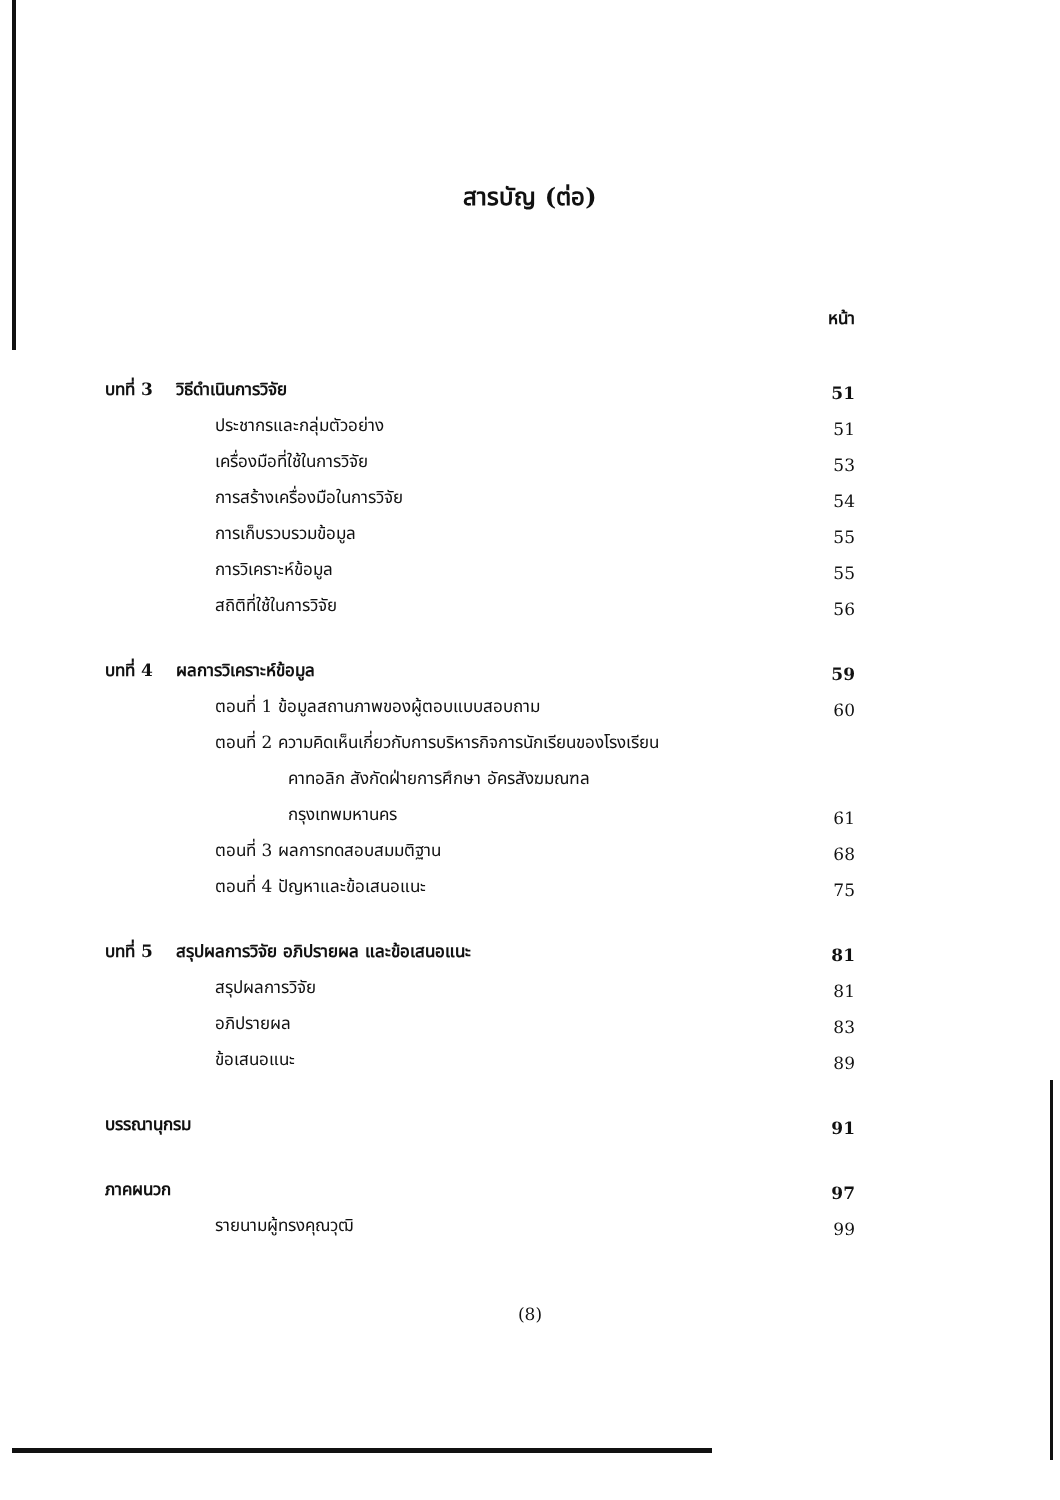สารบัญ (ต่อ)
หน้า
| บทที่ 3 วิธีดำเนินการวิจัย | 51 |
| ประชากรและกลุ่มตัวอย่าง | 51 |
| เครื่องมือที่ใช้ในการวิจัย | 53 |
| การสร้างเครื่องมือในการวิจัย | 54 |
| การเก็บรวบรวมข้อมูล | 55 |
| การวิเคราะห์ข้อมูล | 55 |
| สถิติที่ใช้ในการวิจัย | 56 |
| บทที่ 4 ผลการวิเคราะห์ข้อมูล | 59 |
| ตอนที่ 1 ข้อมูลสถานภาพของผู้ตอบแบบสอบถาม | 60 |
| ตอนที่ 2 ความคิดเห็นเกี่ยวกับการบริหารกิจการนักเรียนของโรงเรียน | |
| คาทอลิก สังกัดฝ่ายการศึกษา อัครสังฆมณฑล | |
| กรุงเทพมหานคร | 61 |
| ตอนที่ 3 ผลการทดสอบสมมติฐาน | 68 |
| ตอนที่ 4 ปัญหาและข้อเสนอแนะ | 75 |
| บทที่ 5 สรุปผลการวิจัย อภิปรายผล และข้อเสนอแนะ | 81 |
| สรุปผลการวิจัย | 81 |
| อภิปรายผล | 83 |
| ข้อเสนอแนะ | 89 |
| บรรณานุกรม | 91 |
| ภาคผนวก | 97 |
| รายนามผู้ทรงคุณวุฒิ | 99 |
(8)